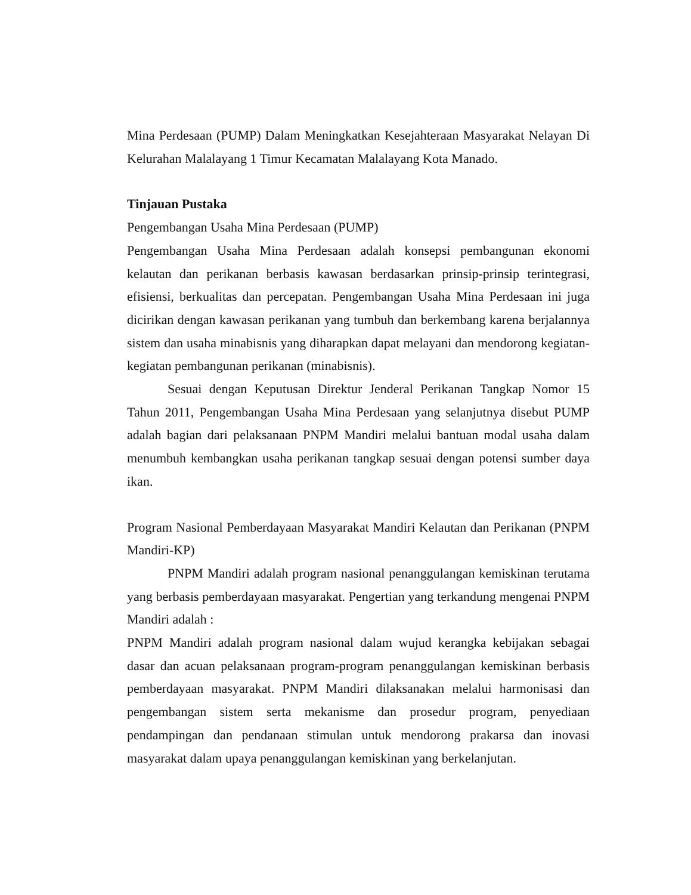Mina Perdesaan (PUMP) Dalam Meningkatkan Kesejahteraan Masyarakat Nelayan Di Kelurahan Malalayang 1 Timur Kecamatan Malalayang Kota Manado.
Tinjauan Pustaka
Pengembangan Usaha Mina Perdesaan (PUMP)
Pengembangan Usaha Mina Perdesaan adalah konsepsi pembangunan ekonomi kelautan dan perikanan berbasis kawasan berdasarkan prinsip-prinsip terintegrasi, efisiensi, berkualitas dan percepatan. Pengembangan Usaha Mina Perdesaan ini juga dicirikan dengan kawasan perikanan yang tumbuh dan berkembang karena berjalannya sistem dan usaha minabisnis yang diharapkan dapat melayani dan mendorong kegiatan-kegiatan pembangunan perikanan (minabisnis).
Sesuai dengan Keputusan Direktur Jenderal Perikanan Tangkap Nomor 15 Tahun 2011, Pengembangan Usaha Mina Perdesaan yang selanjutnya disebut PUMP adalah bagian dari pelaksanaan PNPM Mandiri melalui bantuan modal usaha dalam menumbuh kembangkan usaha perikanan tangkap sesuai dengan potensi sumber daya ikan.
Program Nasional Pemberdayaan Masyarakat Mandiri Kelautan dan Perikanan (PNPM Mandiri-KP)
PNPM Mandiri adalah program nasional penanggulangan kemiskinan terutama yang berbasis pemberdayaan masyarakat. Pengertian yang terkandung mengenai PNPM Mandiri adalah :
PNPM Mandiri adalah program nasional dalam wujud kerangka kebijakan sebagai dasar dan acuan pelaksanaan program-program penanggulangan kemiskinan berbasis pemberdayaan masyarakat. PNPM Mandiri dilaksanakan melalui harmonisasi dan pengembangan sistem serta mekanisme dan prosedur program, penyediaan pendampingan dan pendanaan stimulan untuk mendorong prakarsa dan inovasi masyarakat dalam upaya penanggulangan kemiskinan yang berkelanjutan.